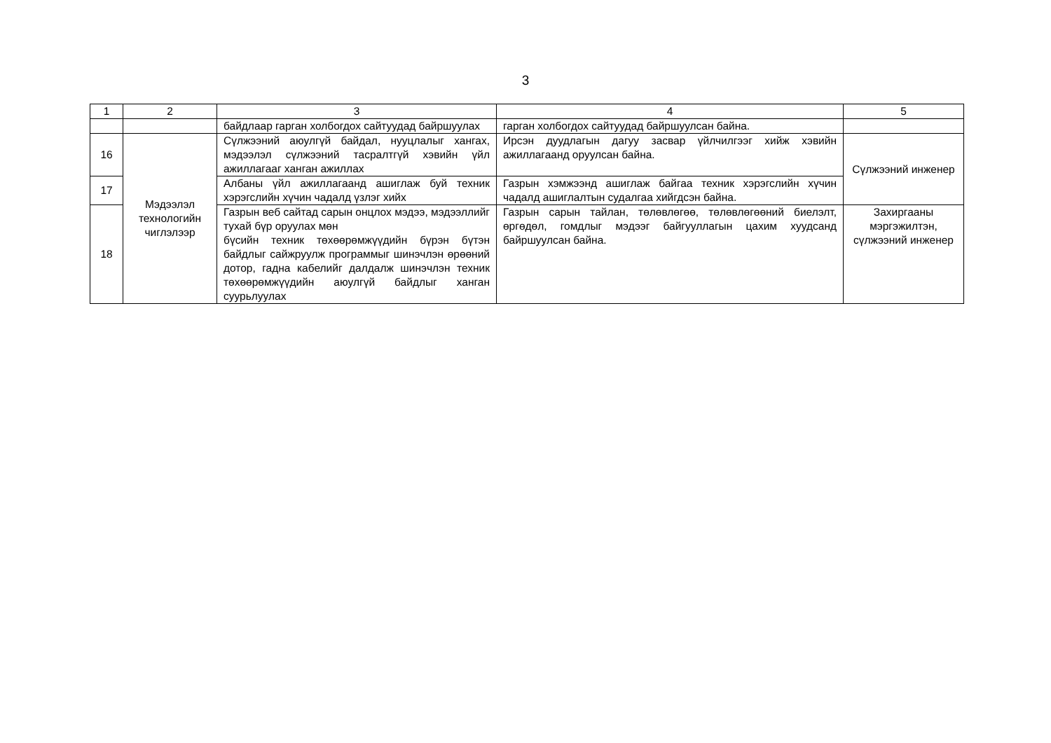3
| 1 | 2 | 3 | 4 | 5 |
| --- | --- | --- | --- | --- |
| | | байдлаар гарган холбогдох сайтуудад байршуулах | гарган холбогдох сайтуудад байршуулсан байна. | |
| 16 | Мэдээлэл технологийн чиглэлээр | Сүлжээний аюулгүй байдал, нууцлалыг хангах, мэдээлэл сүлжээний тасралтгүй хэвийн үйл ажиллагааг ханган ажиллах | Ирсэн дуудлагын дагуу засвар үйлчилгээг хийж хэвийн ажиллагаанд оруулсан байна. | Сүлжээний инженер |
| 17 | | Албаны үйл ажиллагаанд ашиглаж буй техник хэрэгслийн хүчин чадалд үзлэг хийх | Газрын хэмжээнд ашиглаж байгаа техник хэрэгслийн хүчин чадалд ашиглалтын судалгаа хийгдсэн байна. | |
| 18 | | Газрын веб сайтад сарын онцлох мэдээ, мэдээллийг тухай бүр оруулах мөн бүсийн техник төхөөрөмжүүдийн бүрэн бүтэн байдлыг сайжруулж программыг шинэчлэн өрөөний дотор, гадна кабелийг далдалж шинэчлэн техник төхөөрөмжүүдийн аюулгүй байдлыг ханган суурьлуулах | Газрын сарын тайлан, төлөвлөгөө, төлөвлөгөөний биелэлт, өргөдөл, гомдлыг мэдээг байгууллагын цахим хуудсанд байршуулсан байна. | Захиргааны мэргэжилтэн, сүлжээний инженер |